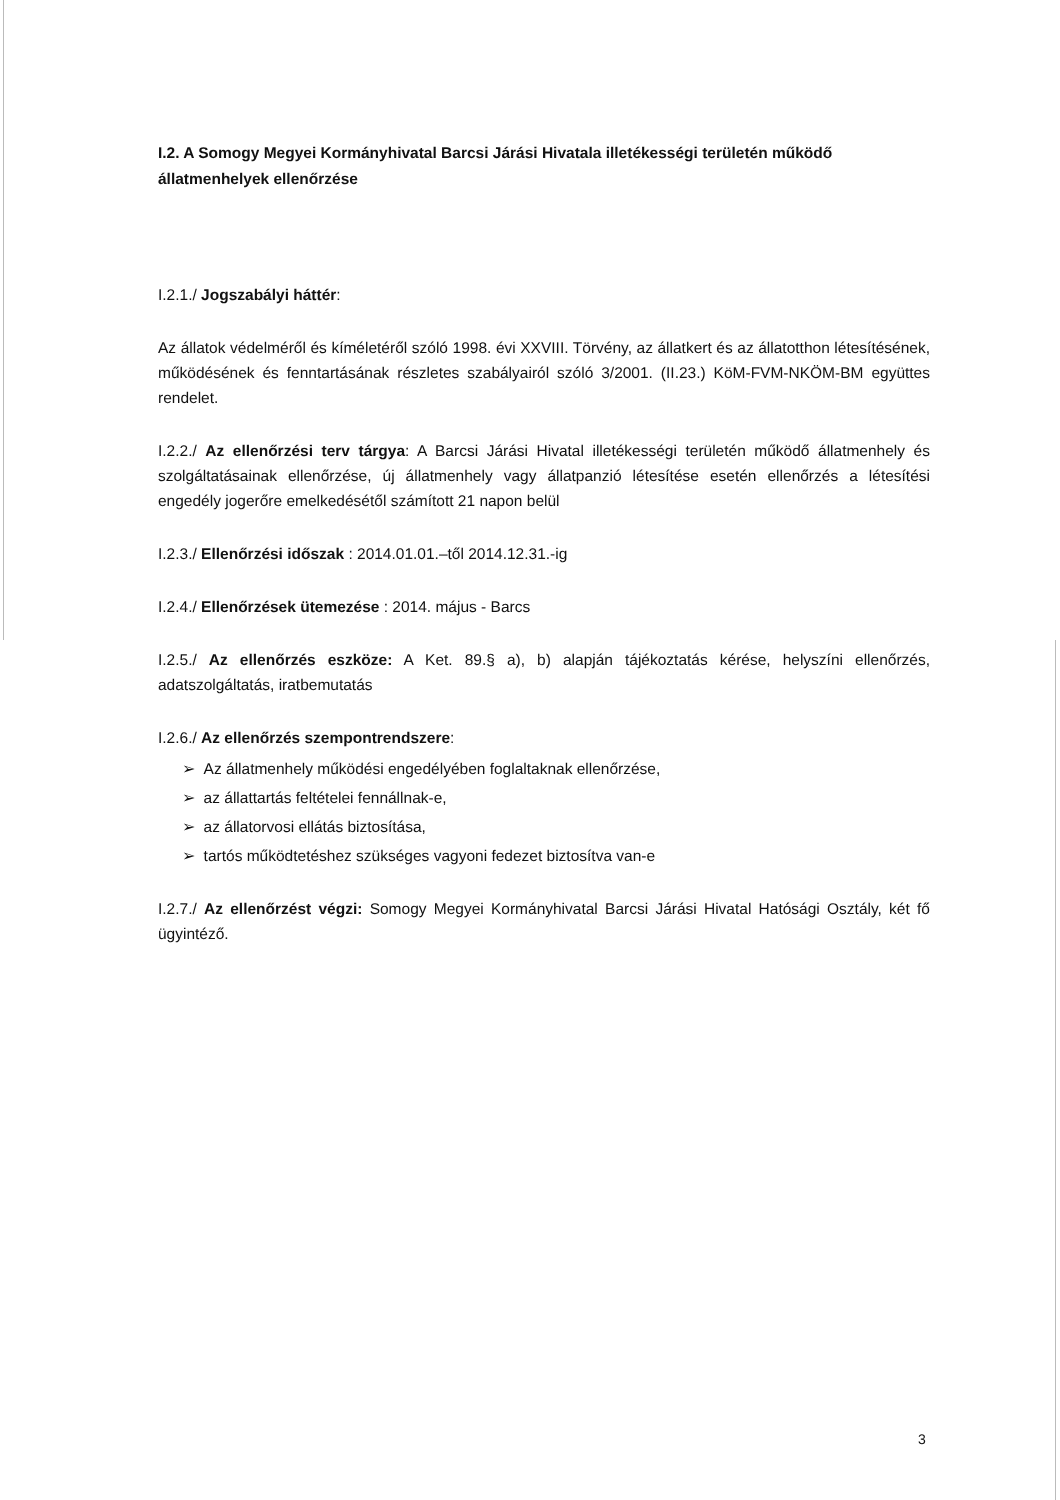I.2. A Somogy Megyei Kormányhivatal Barcsi Járási Hivatala illetékességi területén működő állatmenhelyek ellenőrzése
I.2.1./ Jogszabályi háttér:
Az állatok védelméről és kíméletéről szóló 1998. évi XXVIII. Törvény, az állatkert és az állatotthon létesítésének, működésének és fenntartásának részletes szabályairól szóló 3/2001. (II.23.) KöM-FVM-NKÖM-BM együttes rendelet.
I.2.2./ Az ellenőrzési terv tárgya: A Barcsi Járási Hivatal illetékességi területén működő állatmenhely és szolgáltatásainak ellenőrzése, új állatmenhely vagy állatpanzió létesítése esetén ellenőrzés a létesítési engedély jogerőre emelkedésétől számított 21 napon belül
I.2.3./ Ellenőrzési időszak : 2014.01.01.–től 2014.12.31.-ig
I.2.4./ Ellenőrzések ütemezése : 2014. május - Barcs
I.2.5./ Az ellenőrzés eszköze: A Ket. 89.§ a), b) alapján tájékoztatás kérése, helyszíni ellenőrzés, adatszolgáltatás, iratbemutatás
I.2.6./ Az ellenőrzés szempontrendszere:
➢ Az állatmenhely működési engedélyében foglaltaknak ellenőrzése,
➢ az állattartás feltételei fennállnak-e,
➢ az állatorvosi ellátás biztosítása,
➢ tartós működtetéshez szükséges vagyoni fedezet biztosítva van-e
I.2.7./ Az ellenőrzést végzi: Somogy Megyei Kormányhivatal Barcsi Járási Hivatal Hatósági Osztály, két fő ügyintéző.
3